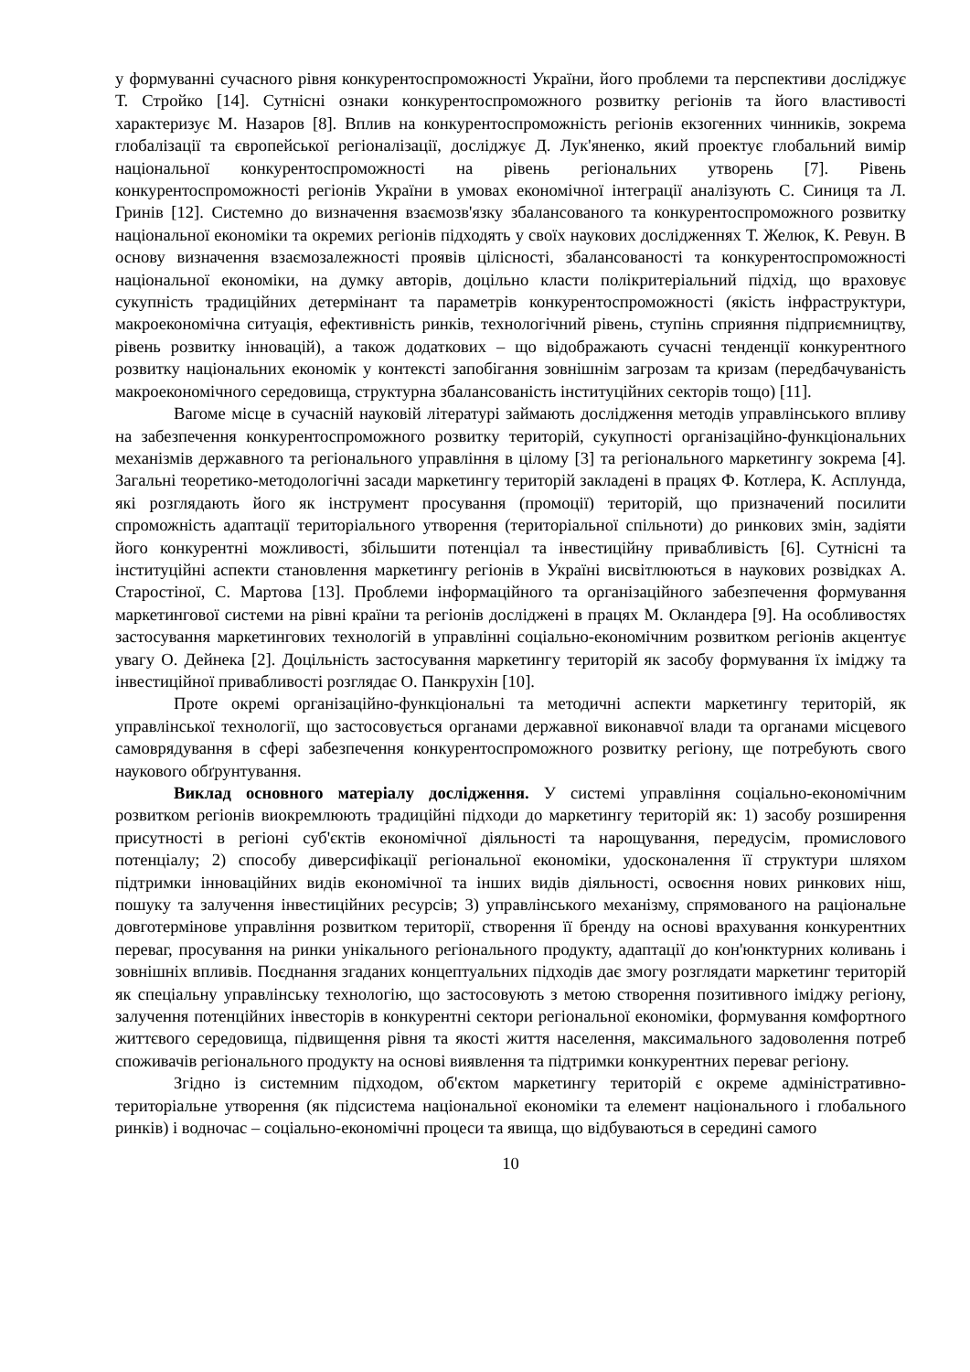у формуванні сучасного рівня конкурентоспроможності України, його проблеми та перспективи досліджує Т. Стройко [14]. Сутнісні ознаки конкурентоспроможного розвитку регіонів та його властивості характеризує М. Назаров [8]. Вплив на конкурентоспроможність регіонів екзогенних чинників, зокрема глобалізації та європейської регіоналізації, досліджує Д. Лук'яненко, який проектує глобальний вимір національної конкурентоспроможності на рівень регіональних утворень [7]. Рівень конкурентоспроможності регіонів України в умовах економічної інтеграції аналізують С. Синиця та Л. Гринів [12]. Системно до визначення взаємозв'язку збалансованого та конкурентоспроможного розвитку національної економіки та окремих регіонів підходять у своїх наукових дослідженнях Т. Желюк, К. Ревун. В основу визначення взаємозалежності проявів цілісності, збалансованості та конкурентоспроможності національної економіки, на думку авторів, доцільно класти полікритеріальний підхід, що враховує сукупність традиційних детермінант та параметрів конкурентоспроможності (якість інфраструктури, макроекономічна ситуація, ефективність ринків, технологічний рівень, ступінь сприяння підприємництву, рівень розвитку інновацій), а також додаткових – що відображають сучасні тенденції конкурентного розвитку національних економік у контексті запобігання зовнішнім загрозам та кризам (передбачуваність макроекономічного середовища, структурна збалансованість інституційних секторів тощо) [11].
Вагоме місце в сучасній науковій літературі займають дослідження методів управлінського впливу на забезпечення конкурентоспроможного розвитку територій, сукупності організаційно-функціональних механізмів державного та регіонального управління в цілому [3] та регіонального маркетингу зокрема [4]. Загальні теоретико-методологічні засади маркетингу територій закладені в працях Ф. Котлера, К. Асплунда, які розглядають його як інструмент просування (промоції) територій, що призначений посилити спроможність адаптації територіального утворення (територіальної спільноти) до ринкових змін, задіяти його конкурентні можливості, збільшити потенціал та інвестиційну привабливість [6]. Сутнісні та інституційні аспекти становлення маркетингу регіонів в Україні висвітлюються в наукових розвідках А. Старостіної, С. Мартова [13]. Проблеми інформаційного та організаційного забезпечення формування маркетингової системи на рівні країни та регіонів досліджені в працях М. Окландера [9]. На особливостях застосування маркетингових технологій в управлінні соціально-економічним розвитком регіонів акцентує увагу О. Дейнека [2]. Доцільність застосування маркетингу територій як засобу формування їх іміджу та інвестиційної привабливості розглядає О. Панкрухін [10].
Проте окремі організаційно-функціональні та методичні аспекти маркетингу територій, як управлінської технології, що застосовується органами державної виконавчої влади та органами місцевого самоврядування в сфері забезпечення конкурентоспроможного розвитку регіону, ще потребують свого наукового обґрунтування.
Виклад основного матеріалу дослідження. У системі управління соціально-економічним розвитком регіонів виокремлюють традиційні підходи до маркетингу територій як: 1) засобу розширення присутності в регіоні суб'єктів економічної діяльності та нарощування, передусім, промислового потенціалу; 2) способу диверсифікації регіональної економіки, удосконалення її структури шляхом підтримки інноваційних видів економічної та інших видів діяльності, освоєння нових ринкових ніш, пошуку та залучення інвестиційних ресурсів; 3) управлінського механізму, спрямованого на раціональне довготермінове управління розвитком території, створення її бренду на основі врахування конкурентних переваг, просування на ринки унікального регіонального продукту, адаптації до кон'юнктурних коливань і зовнішніх впливів. Поєднання згаданих концептуальних підходів дає змогу розглядати маркетинг територій як спеціальну управлінську технологію, що застосовують з метою створення позитивного іміджу регіону, залучення потенційних інвесторів в конкурентні сектори регіональної економіки, формування комфортного життєвого середовища, підвищення рівня та якості життя населення, максимального задоволення потреб споживачів регіонального продукту на основі виявлення та підтримки конкурентних переваг регіону.
Згідно із системним підходом, об'єктом маркетингу територій є окреме адміністративно-територіальне утворення (як підсистема національної економіки та елемент національного і глобального ринків) і водночас – соціально-економічні процеси та явища, що відбуваються в середині самого
10